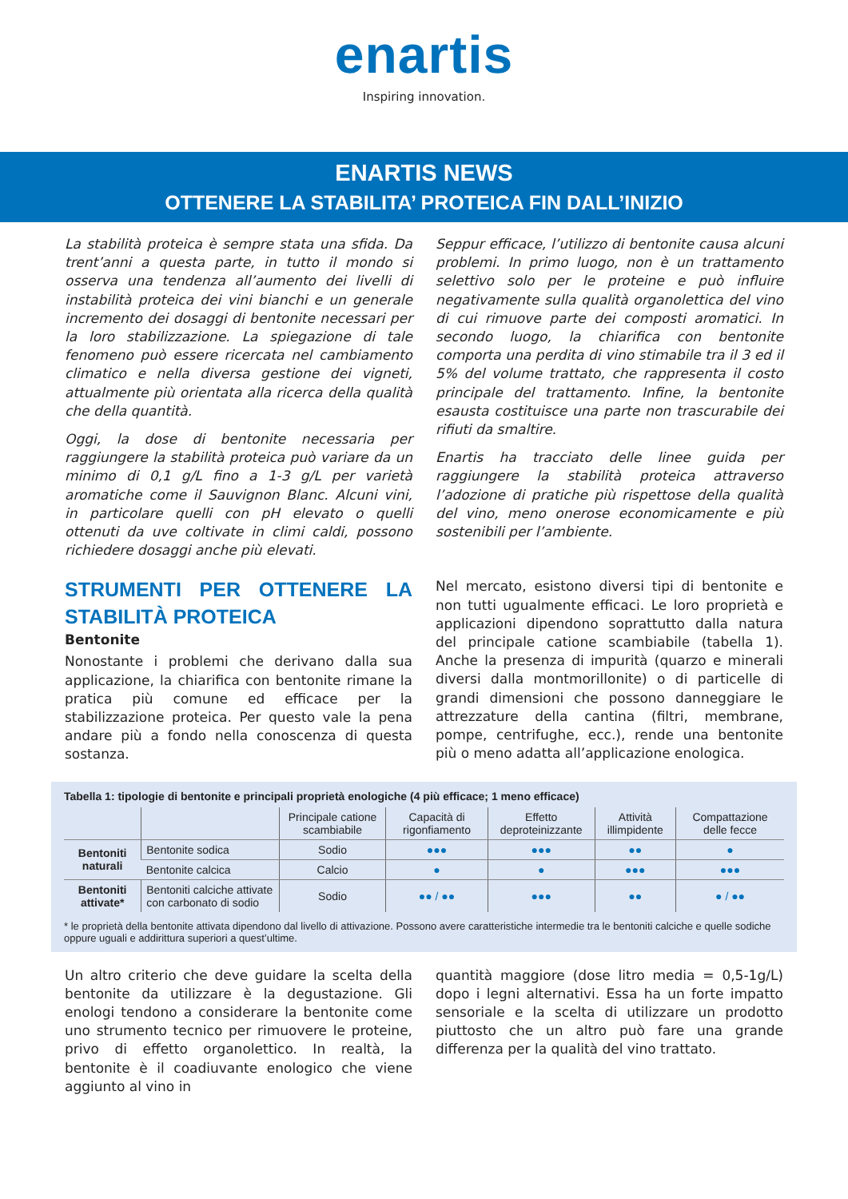enartis
Inspiring innovation.
ENARTIS NEWS
OTTENERE LA STABILITA’ PROTEICA FIN DALL’INIZIO
La stabilità proteica è sempre stata una sfida. Da trent’anni a questa parte, in tutto il mondo si osserva una tendenza all’aumento dei livelli di instabilità proteica dei vini bianchi e un generale incremento dei dosaggi di bentonite necessari per la loro stabilizzazione. La spiegazione di tale fenomeno può essere ricercata nel cambiamento climatico e nella diversa gestione dei vigneti, attualmente più orientata alla ricerca della qualità che della quantità.
Oggi, la dose di bentonite necessaria per raggiungere la stabilità proteica può variare da un minimo di 0,1 g/L fino a 1-3 g/L per varietà aromatiche come il Sauvignon Blanc. Alcuni vini, in particolare quelli con pH elevato o quelli ottenuti da uve coltivate in climi caldi, possono richiedere dosaggi anche più elevati.
Seppur efficace, l’utilizzo di bentonite causa alcuni problemi. In primo luogo, non è un trattamento selettivo solo per le proteine e può influire negativamente sulla qualità organolettica del vino di cui rimuove parte dei composti aromatici. In secondo luogo, la chiarifica con bentonite comporta una perdita di vino stimabile tra il 3 ed il 5% del volume trattato, che rappresenta il costo principale del trattamento. Infine, la bentonite esausta costituisce una parte non trascurabile dei rifiuti da smaltire.
Enartis ha tracciato delle linee guida per raggiungere la stabilità proteica attraverso l’adozione di pratiche più rispettose della qualità del vino, meno onerose economicamente e più sostenibili per l’ambiente.
STRUMENTI PER OTTENERE LA STABILITÀ PROTEICA
Bentonite
Nonostante i problemi che derivano dalla sua applicazione, la chiarifica con bentonite rimane la pratica più comune ed efficace per la stabilizzazione proteica. Per questo vale la pena andare più a fondo nella conoscenza di questa sostanza.
Nel mercato, esistono diversi tipi di bentonite e non tutti ugualmente efficaci. Le loro proprietà e applicazioni dipendono soprattutto dalla natura del principale catione scambiabile (tabella 1). Anche la presenza di impurità (quarzo e minerali diversi dalla montmorillonite) o di particelle di grandi dimensioni che possono danneggiare le attrezzature della cantina (filtri, membrane, pompe, centrifughe, ecc.), rende una bentonite più o meno adatta all’applicazione enologica.
Tabella 1: tipologie di bentonite e principali proprietà enologiche (4 più efficace; 1 meno efficace)
| | | Principale catione scambiabile | Capacità di rigonfiamento | Effetto deproteinizzante | Attività illimpidente | Compattazione delle fecce |
| --- | --- | --- | --- | --- | --- | --- |
| Bentoniti naturali | Bentonite sodica | Sodio | ●●● | ●●● | ●● | ● |
| | Bentonite calcica | Calcio | ● | ● | ●●● | ●●● |
| Bentoniti attivate* | Bentoniti calciche attivate con carbonato di sodio | Sodio | ●● / ●● | ●●● | ●● | ● / ●● |
* le proprietà della bentonite attivata dipendono dal livello di attivazione. Possono avere caratteristiche intermedie tra le bentoniti calciche e quelle sodiche oppure uguali e addirittura superiori a quest’ultime.
Un altro criterio che deve guidare la scelta della bentonite da utilizzare è la degustazione. Gli enologi tendono a considerare la bentonite come uno strumento tecnico per rimuovere le proteine, privo di effetto organolettico. In realtà, la bentonite è il coadiuvante enologico che viene aggiunto al vino in
quantità maggiore (dose litro media = 0,5-1g/L) dopo i legni alternativi. Essa ha un forte impatto sensoriale e la scelta di utilizzare un prodotto piuttosto che un altro può fare una grande differenza per la qualità del vino trattato.